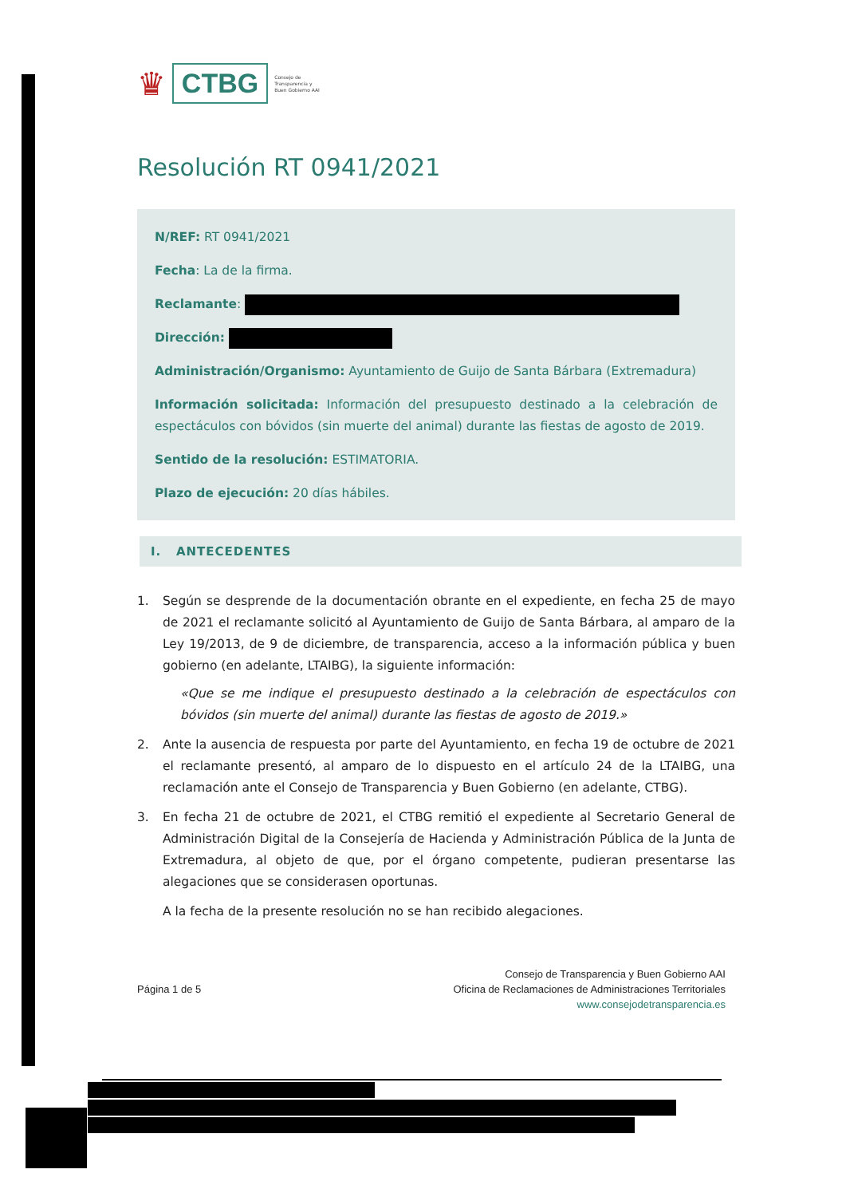♛ CTBG Consejo de
Transparencia y
Buen Gobierno AAI
Resolución RT 0941/2021
N/REF: RT 0941/2021
Fecha: La de la firma.
Reclamante:
Dirección:
Administración/Organismo: Ayuntamiento de Guijo de Santa Bárbara (Extremadura)
Información solicitada: Información del presupuesto destinado a la celebración de espectáculos con bóvidos (sin muerte del animal) durante las fiestas de agosto de 2019.
Sentido de la resolución: ESTIMATORIA.
Plazo de ejecución: 20 días hábiles.
I. ANTECEDENTES
1. Según se desprende de la documentación obrante en el expediente, en fecha 25 de mayo de 2021 el reclamante solicitó al Ayuntamiento de Guijo de Santa Bárbara, al amparo de la Ley 19/2013, de 9 de diciembre, de transparencia, acceso a la información pública y buen gobierno (en adelante, LTAIBG), la siguiente información:
«Que se me indique el presupuesto destinado a la celebración de espectáculos con bóvidos (sin muerte del animal) durante las fiestas de agosto de 2019.»
2. Ante la ausencia de respuesta por parte del Ayuntamiento, en fecha 19 de octubre de 2021 el reclamante presentó, al amparo de lo dispuesto en el artículo 24 de la LTAIBG, una reclamación ante el Consejo de Transparencia y Buen Gobierno (en adelante, CTBG).
3. En fecha 21 de octubre de 2021, el CTBG remitió el expediente al Secretario General de Administración Digital de la Consejería de Hacienda y Administración Pública de la Junta de Extremadura, al objeto de que, por el órgano competente, pudieran presentarse las alegaciones que se considerasen oportunas.
A la fecha de la presente resolución no se han recibido alegaciones.
Página 1 de 5
Consejo de Transparencia y Buen Gobierno AAI
Oficina de Reclamaciones de Administraciones Territoriales
www.consejodetransparencia.es